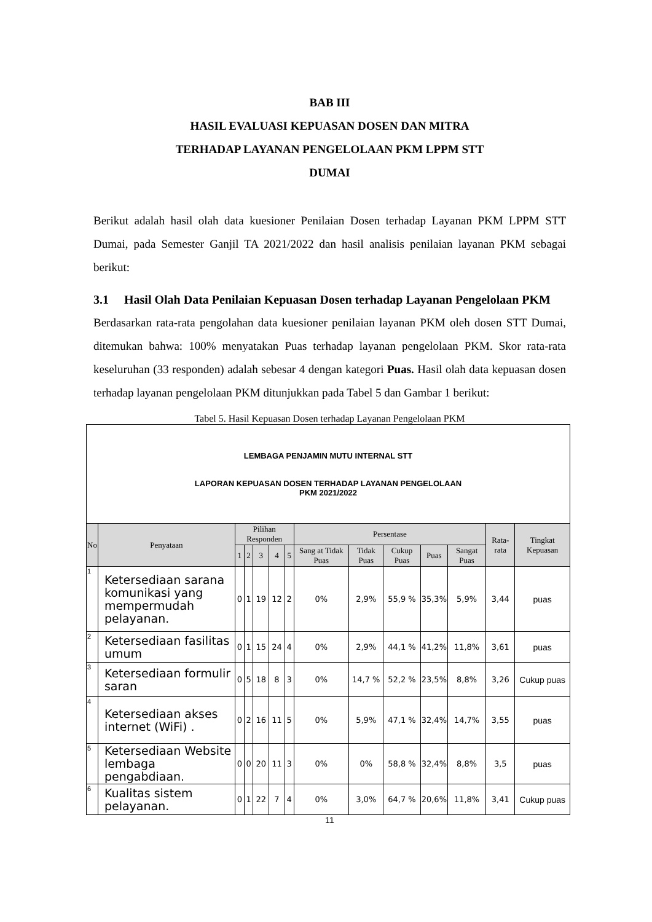BAB III
HASIL EVALUASI KEPUASAN DOSEN DAN MITRA
TERHADAP LAYANAN PENGELOLAAN PKM LPPM STT
DUMAI
Berikut adalah hasil olah data kuesioner Penilaian Dosen terhadap Layanan PKM LPPM STT Dumai, pada Semester Ganjil TA 2021/2022 dan hasil analisis penilaian layanan PKM sebagai berikut:
3.1 Hasil Olah Data Penilaian Kepuasan Dosen terhadap Layanan Pengelolaan PKM
Berdasarkan rata-rata pengolahan data kuesioner penilaian layanan PKM oleh dosen STT Dumai, ditemukan bahwa: 100% menyatakan Puas terhadap layanan pengelolaan PKM. Skor rata-rata keseluruhan (33 responden) adalah sebesar 4 dengan kategori Puas. Hasil olah data kepuasan dosen terhadap layanan pengelolaan PKM ditunjukkan pada Tabel 5 dan Gambar 1 berikut:
Tabel 5. Hasil Kepuasan Dosen terhadap Layanan Pengelolaan PKM
| LEMBAGA PENJAMIN MUTU INTERNAL STT LAPORAN KEPUASAN DOSEN TERHADAP LAYANAN PENGELOLAAN PKM 2021/2022 | | | | | | | | | | | | | |
| No | Penyataan | Pilihan Responden | | | | | Persentase | | | | | Rata-rata | Tingkat Kepuasan |
| | | 1 | 2 | 3 | 4 | 5 | Sang at Tidak Puas | Tidak Puas | Cukup Puas | Puas | Sangat Puas | | |
| 1 | Ketersediaan sarana komunikasi yang mempermudah pelayanan. | 0 | 1 | 19 | 12 | 2 | 0% | 2,9% | 55,9 % | 35,3% | 5,9% | 3,44 | puas |
| 2 | Ketersediaan fasilitas umum | 0 | 1 | 15 | 24 | 4 | 0% | 2,9% | 44,1 % | 41,2% | 11,8% | 3,61 | puas |
| 3 | Ketersediaan formulir saran | 0 | 5 | 18 | 8 | 3 | 0% | 14,7 % | 52,2 % | 23,5% | 8,8% | 3,26 | Cukup puas |
| 4 | Ketersediaan akses internet (WiFi) . | 0 | 2 | 16 | 11 | 5 | 0% | 5,9% | 47,1 % | 32,4% | 14,7% | 3,55 | puas |
| 5 | Ketersediaan Website lembaga pengabdiaan. | 0 | 0 | 20 | 11 | 3 | 0% | 0% | 58,8 % | 32,4% | 8,8% | 3,5 | puas |
| 6 | Kualitas sistem pelayanan. | 0 | 1 | 22 | 7 | 4 | 0% | 3,0% | 64,7 % | 20,6% | 11,8% | 3,41 | Cukup puas |
11